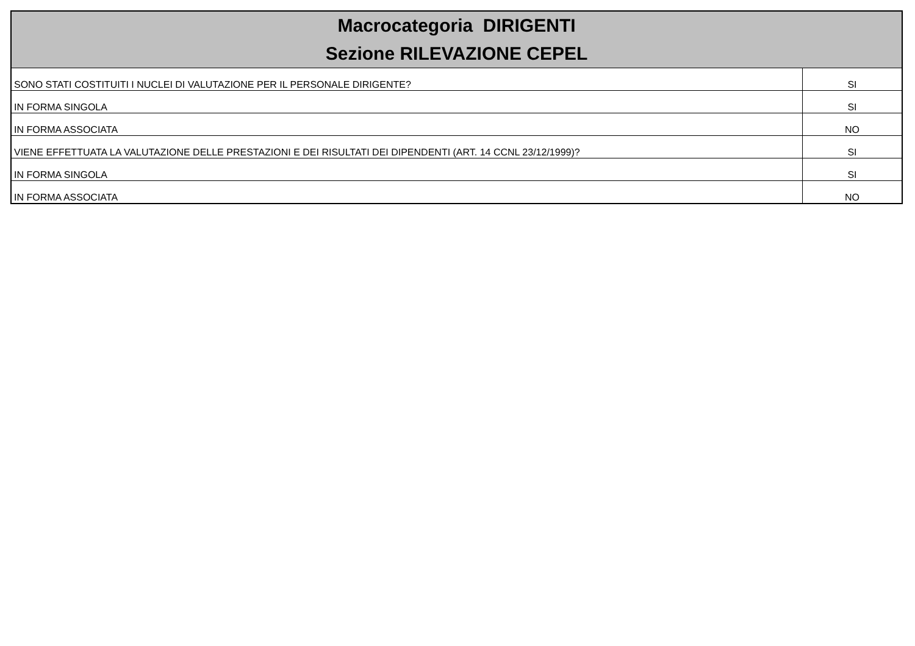| Macrocategoria DIRIGENTI Sezione RILEVAZIONE CEPEL | |
| --- | --- |
| SONO STATI COSTITUITI I NUCLEI DI VALUTAZIONE PER IL PERSONALE DIRIGENTE? | SI |
| IN FORMA SINGOLA | SI |
| IN FORMA ASSOCIATA | NO |
| VIENE EFFETTUATA LA VALUTAZIONE DELLE PRESTAZIONI E DEI RISULTATI DEI DIPENDENTI (ART. 14 CCNL 23/12/1999)? | SI |
| IN FORMA SINGOLA | SI |
| IN FORMA ASSOCIATA | NO |